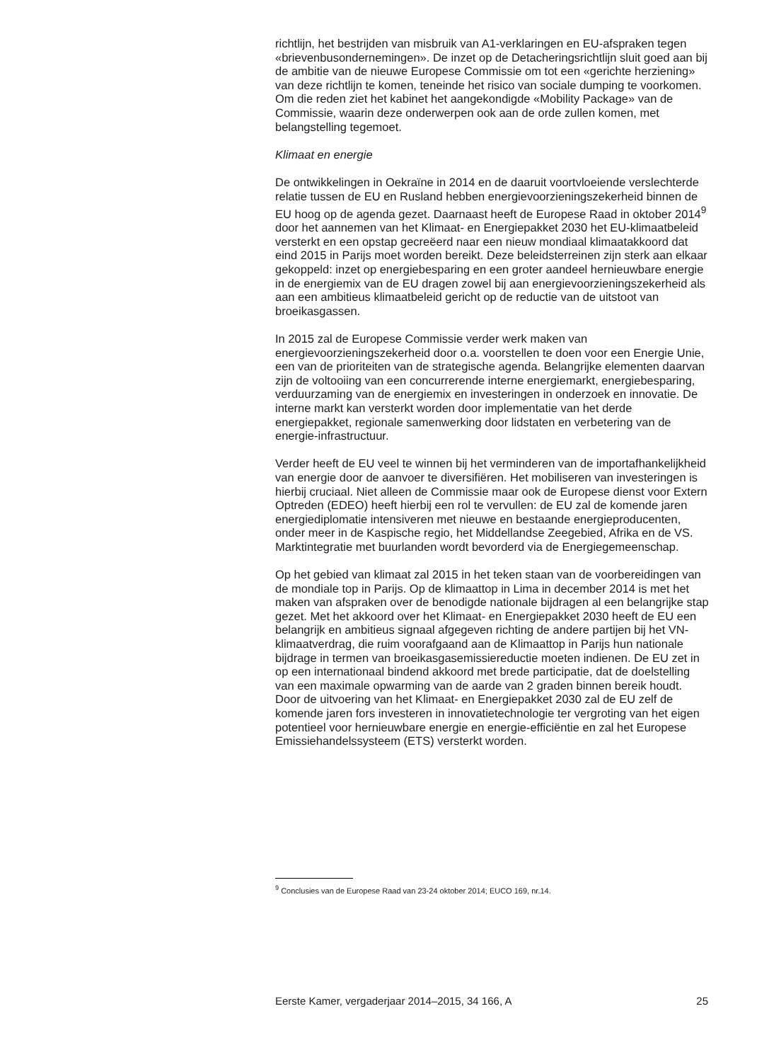richtlijn, het bestrijden van misbruik van A1-verklaringen en EU-afspraken tegen «brievenbusondernemingen». De inzet op de Detacheringsrichtlijn sluit goed aan bij de ambitie van de nieuwe Europese Commissie om tot een «gerichte herziening» van deze richtlijn te komen, teneinde het risico van sociale dumping te voorkomen. Om die reden ziet het kabinet het aangekondigde «Mobility Package» van de Commissie, waarin deze onderwerpen ook aan de orde zullen komen, met belangstelling tegemoet.
Klimaat en energie
De ontwikkelingen in Oekraïne in 2014 en de daaruit voortvloeiende verslechterde relatie tussen de EU en Rusland hebben energievoorzieningszekerheid binnen de EU hoog op de agenda gezet. Daarnaast heeft de Europese Raad in oktober 2014<sup>9</sup> door het aannemen van het Klimaat- en Energiepakket 2030 het EU-klimaatbeleid versterkt en een opstap gecreëerd naar een nieuw mondiaal klimaatakkoord dat eind 2015 in Parijs moet worden bereikt. Deze beleidsterreinen zijn sterk aan elkaar gekoppeld: inzet op energiebesparing en een groter aandeel hernieuwbare energie in de energiemix van de EU dragen zowel bij aan energievoorzieningszekerheid als aan een ambitieus klimaatbeleid gericht op de reductie van de uitstoot van broeikasgassen.
In 2015 zal de Europese Commissie verder werk maken van energievoorzieningszekerheid door o.a. voorstellen te doen voor een Energie Unie, een van de prioriteiten van de strategische agenda. Belangrijke elementen daarvan zijn de voltooiing van een concurrerende interne energiemarkt, energiebesparing, verduurzaming van de energiemix en investeringen in onderzoek en innovatie. De interne markt kan versterkt worden door implementatie van het derde energiepakket, regionale samenwerking door lidstaten en verbetering van de energie-infrastructuur.
Verder heeft de EU veel te winnen bij het verminderen van de importafhankelijkheid van energie door de aanvoer te diversifiëren. Het mobiliseren van investeringen is hierbij cruciaal. Niet alleen de Commissie maar ook de Europese dienst voor Extern Optreden (EDEO) heeft hierbij een rol te vervullen: de EU zal de komende jaren energiediplomatie intensiveren met nieuwe en bestaande energieproducenten, onder meer in de Kaspische regio, het Middellandse Zeegebied, Afrika en de VS. Marktintegratie met buurlanden wordt bevorderd via de Energiegemeenschap.
Op het gebied van klimaat zal 2015 in het teken staan van de voorbereidingen van de mondiale top in Parijs. Op de klimaattop in Lima in december 2014 is met het maken van afspraken over de benodigde nationale bijdragen al een belangrijke stap gezet. Met het akkoord over het Klimaat- en Energiepakket 2030 heeft de EU een belangrijk en ambitieus signaal afgegeven richting de andere partijen bij het VN-klimaatverdrag, die ruim voorafgaand aan de Klimaattop in Parijs hun nationale bijdrage in termen van broeikasgasemissiereductie moeten indienen. De EU zet in op een internationaal bindend akkoord met brede participatie, dat de doelstelling van een maximale opwarming van de aarde van 2 graden binnen bereik houdt. Door de uitvoering van het Klimaat- en Energiepakket 2030 zal de EU zelf de komende jaren fors investeren in innovatietechnologie ter vergroting van het eigen potentieel voor hernieuwbare energie en energie-efficiëntie en zal het Europese Emissiehandelssysteem (ETS) versterkt worden.
<sup>9</sup> Conclusies van de Europese Raad van 23-24 oktober 2014; EUCO 169, nr.14.
Eerste Kamer, vergaderjaar 2014–2015, 34 166, A 25